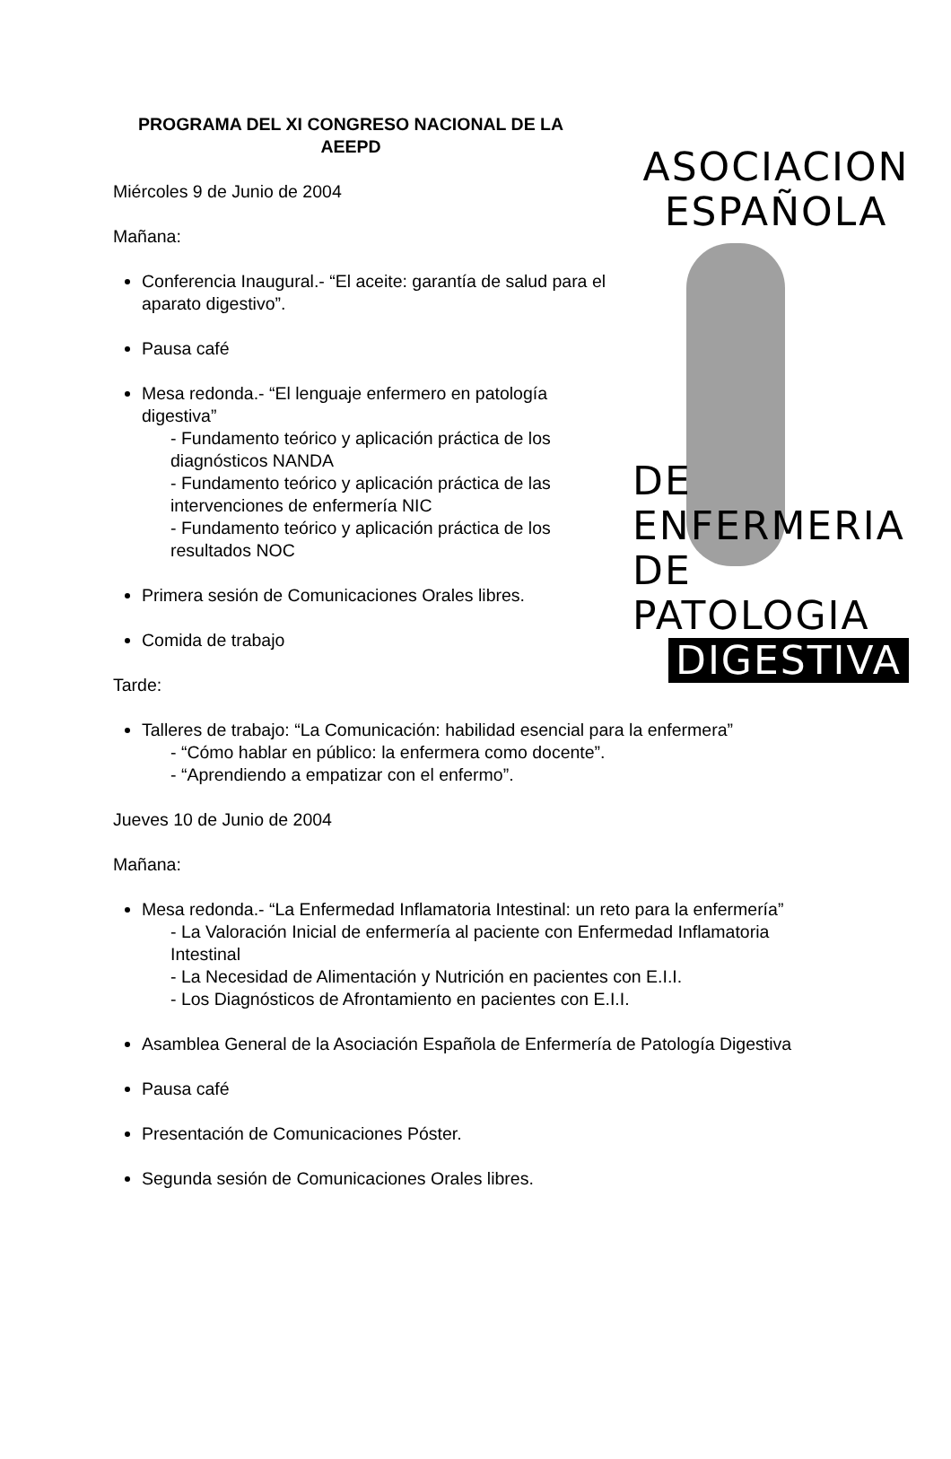ASOCIACION
ESPAÑOLA
DE ENFERMERIA
DE PATOLOGIA
DIGESTIVA
PROGRAMA DEL XI CONGRESO NACIONAL DE LA AEEPD
Miércoles 9 de Junio de 2004
Mañana:
Conferencia Inaugural.- “El aceite: garantía de salud para el aparato digestivo”.
Pausa café
Mesa redonda.- “El lenguaje enfermero en patología digestiva”
- Fundamento teórico y aplicación práctica de los diagnósticos NANDA
- Fundamento teórico y aplicación práctica de las intervenciones de enfermería NIC
- Fundamento teórico y aplicación práctica de los resultados NOC
Primera sesión de Comunicaciones Orales libres.
Comida de trabajo
Tarde:
Talleres de trabajo: “La Comunicación: habilidad esencial para la enfermera”
- “Cómo hablar en público: la enfermera como docente”.
- “Aprendiendo a empatizar con el enfermo”.
Jueves 10 de Junio de 2004
Mañana:
Mesa redonda.- “La Enfermedad Inflamatoria Intestinal: un reto para la enfermería”
- La Valoración Inicial de enfermería al paciente con Enfermedad Inflamatoria Intestinal
- La Necesidad de Alimentación y Nutrición en pacientes con E.I.I.
- Los Diagnósticos de Afrontamiento en pacientes con E.I.I.
Asamblea General de la Asociación Española de Enfermería de Patología Digestiva
Pausa café
Presentación de Comunicaciones Póster.
Segunda sesión de Comunicaciones Orales libres.